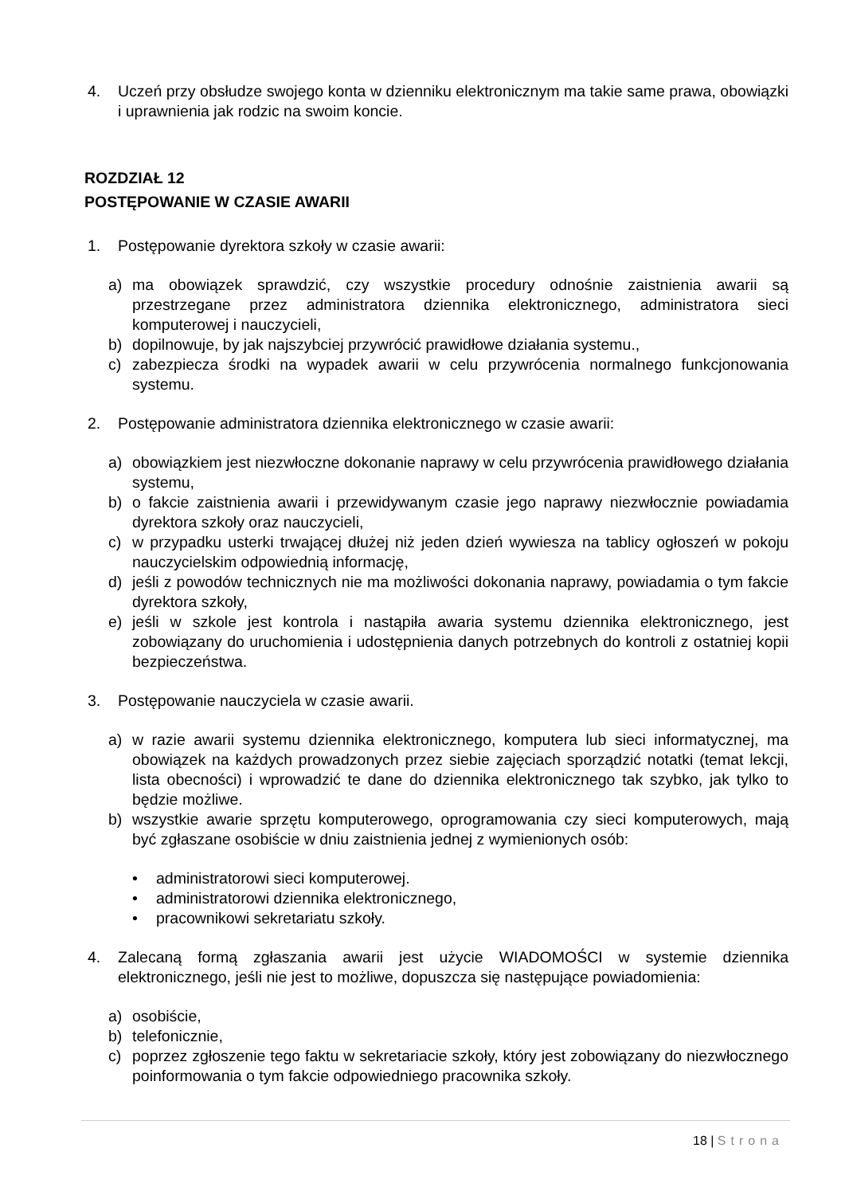4. Uczeń przy obsłudze swojego konta w dzienniku elektronicznym ma takie same prawa, obowiązki i uprawnienia jak rodzic na swoim koncie.
ROZDZIAŁ 12
POSTĘPOWANIE W CZASIE AWARII
1. Postępowanie dyrektora szkoły w czasie awarii:
a) ma obowiązek sprawdzić, czy wszystkie procedury odnośnie zaistnienia awarii są przestrzegane przez administratora dziennika elektronicznego, administratora sieci komputerowej i nauczycieli,
b) dopilnowuje, by jak najszybciej przywrócić prawidłowe działania systemu.,
c) zabezpiecza środki na wypadek awarii w celu przywrócenia normalnego funkcjonowania systemu.
2. Postępowanie administratora dziennika elektronicznego w czasie awarii:
a) obowiązkiem jest niezwłoczne dokonanie naprawy w celu przywrócenia prawidłowego działania systemu,
b) o fakcie zaistnienia awarii i przewidywanym czasie jego naprawy niezwłocznie powiadamia dyrektora szkoły oraz nauczycieli,
c) w przypadku usterki trwającej dłużej niż jeden dzień wywiesza na tablicy ogłoszeń w pokoju nauczycielskim odpowiednią informację,
d) jeśli z powodów technicznych nie ma możliwości dokonania naprawy, powiadamia o tym fakcie dyrektora szkoły,
e) jeśli w szkole jest kontrola i nastąpiła awaria systemu dziennika elektronicznego, jest zobowiązany do uruchomienia i udostępnienia danych potrzebnych do kontroli z ostatniej kopii bezpieczeństwa.
3. Postępowanie nauczyciela w czasie awarii.
a) w razie awarii systemu dziennika elektronicznego, komputera lub sieci informatycznej, ma obowiązek na każdych prowadzonych przez siebie zajęciach sporządzić notatki (temat lekcji, lista obecności) i wprowadzić te dane do dziennika elektronicznego tak szybko, jak tylko to będzie możliwe.
b) wszystkie awarie sprzętu komputerowego, oprogramowania czy sieci komputerowych, mają być zgłaszane osobiście w dniu zaistnienia jednej z wymienionych osób:
• administratorowi sieci komputerowej.
• administratorowi dziennika elektronicznego,
• pracownikowi sekretariatu szkoły.
4. Zalecaną formą zgłaszania awarii jest użycie WIADOMOŚCI w systemie dziennika elektronicznego, jeśli nie jest to możliwe, dopuszcza się następujące powiadomienia:
a) osobiście,
b) telefonicznie,
c) poprzez zgłoszenie tego faktu w sekretariacie szkoły, który jest zobowiązany do niezwłocznego poinformowania o tym fakcie odpowiedniego pracownika szkoły.
18 | Strona